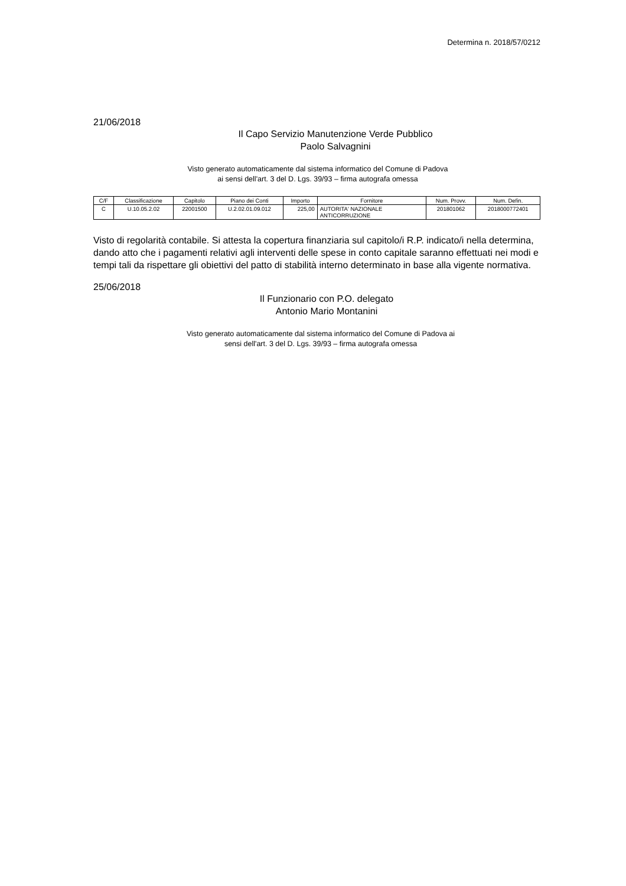Determina n. 2018/57/0212
21/06/2018
Il Capo Servizio Manutenzione Verde Pubblico
Paolo Salvagnini
Visto generato automaticamente dal sistema informatico del Comune di Padova
ai sensi dell'art. 3 del D. Lgs. 39/93 – firma autografa omessa
| C/F | Classificazione | Capitolo | Piano dei Conti | Importo | Fornitore | Num. Provv. | Num. Defin. |
| --- | --- | --- | --- | --- | --- | --- | --- |
| C | U.10.05.2.02 | 22001500 | U.2.02.01.09.012 | 225,00 | AUTORITA' NAZIONALE ANTICORRUZIONE | 201801062 | 2018000772401 |
Visto di regolarità contabile. Si attesta la copertura finanziaria sul capitolo/i R.P. indicato/i nella determina, dando atto che i pagamenti relativi agli interventi delle spese in conto capitale saranno effettuati nei modi e tempi tali da rispettare gli obiettivi del patto di stabilità interno determinato in base alla vigente normativa.
25/06/2018
Il Funzionario con P.O. delegato
Antonio Mario Montanini
Visto generato automaticamente dal sistema informatico del Comune di Padova ai sensi dell'art. 3 del D. Lgs. 39/93 – firma autografa omessa